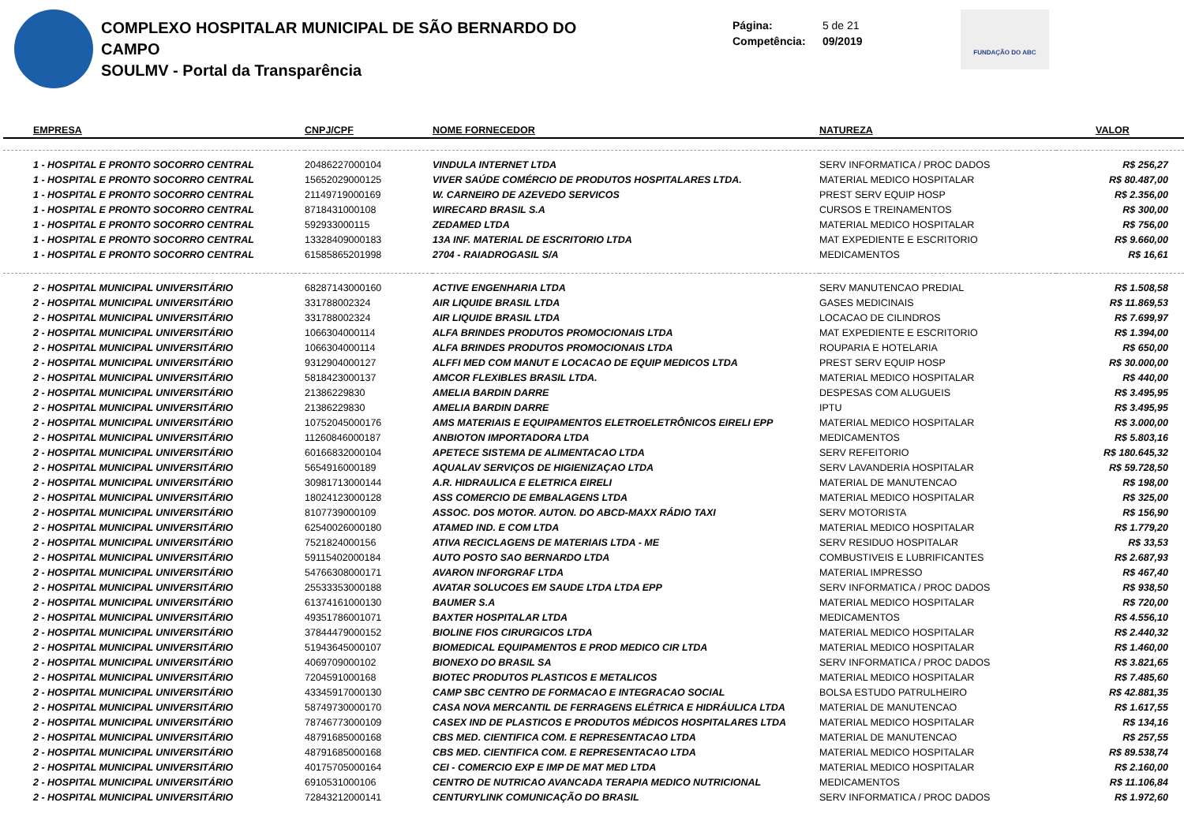COMPLEXO HOSPITALAR MUNICIPAL DE SÃO BERNARDO DO CAMPO
SOULMV - Portal da Transparência
Página: 5 de 21
Competência: 09/2019
FUNDAÇÃO DO ABC
| EMPRESA | CNPJ/CPF | NOME FORNECEDOR | NATUREZA | VALOR |
| --- | --- | --- | --- | --- |
| 1 - HOSPITAL E PRONTO SOCORRO CENTRAL | 20486227000104 | VINDULA INTERNET LTDA | SERV INFORMATICA / PROC DADOS | R$ 256,27 |
| 1 - HOSPITAL E PRONTO SOCORRO CENTRAL | 15652029000125 | VIVER SAÚDE COMÉRCIO DE PRODUTOS HOSPITALARES LTDA. | MATERIAL MEDICO HOSPITALAR | R$ 80.487,00 |
| 1 - HOSPITAL E PRONTO SOCORRO CENTRAL | 21149719000169 | W. CARNEIRO DE AZEVEDO SERVICOS | PREST SERV EQUIP HOSP | R$ 2.356,00 |
| 1 - HOSPITAL E PRONTO SOCORRO CENTRAL | 8718431000108 | WIRECARD BRASIL S.A | CURSOS E TREINAMENTOS | R$ 300,00 |
| 1 - HOSPITAL E PRONTO SOCORRO CENTRAL | 592933000115 | ZEDAMED LTDA | MATERIAL MEDICO HOSPITALAR | R$ 756,00 |
| 1 - HOSPITAL E PRONTO SOCORRO CENTRAL | 13328409000183 | 13A INF. MATERIAL DE ESCRITORIO LTDA | MAT EXPEDIENTE E ESCRITORIO | R$ 9.660,00 |
| 1 - HOSPITAL E PRONTO SOCORRO CENTRAL | 61585865201998 | 2704 - RAIADROGASIL S/A | MEDICAMENTOS | R$ 16,61 |
| 2 - HOSPITAL MUNICIPAL UNIVERSITÁRIO | 68287143000160 | ACTIVE ENGENHARIA LTDA | SERV MANUTENCAO PREDIAL | R$ 1.508,58 |
| 2 - HOSPITAL MUNICIPAL UNIVERSITÁRIO | 331788002324 | AIR LIQUIDE BRASIL LTDA | GASES MEDICINAIS | R$ 11.869,53 |
| 2 - HOSPITAL MUNICIPAL UNIVERSITÁRIO | 331788002324 | AIR LIQUIDE BRASIL LTDA | LOCACAO DE CILINDROS | R$ 7.699,97 |
| 2 - HOSPITAL MUNICIPAL UNIVERSITÁRIO | 1066304000114 | ALFA BRINDES PRODUTOS PROMOCIONAIS LTDA | MAT EXPEDIENTE E ESCRITORIO | R$ 1.394,00 |
| 2 - HOSPITAL MUNICIPAL UNIVERSITÁRIO | 1066304000114 | ALFA BRINDES PRODUTOS PROMOCIONAIS LTDA | ROUPARIA E HOTELARIA | R$ 650,00 |
| 2 - HOSPITAL MUNICIPAL UNIVERSITÁRIO | 9312904000127 | ALFFI MED COM MANUT E LOCACAO DE EQUIP MEDICOS LTDA | PREST SERV EQUIP HOSP | R$ 30.000,00 |
| 2 - HOSPITAL MUNICIPAL UNIVERSITÁRIO | 5818423000137 | AMCOR FLEXIBLES BRASIL LTDA. | MATERIAL MEDICO HOSPITALAR | R$ 440,00 |
| 2 - HOSPITAL MUNICIPAL UNIVERSITÁRIO | 21386229830 | AMELIA BARDIN DARRE | DESPESAS COM ALUGUEIS | R$ 3.495,95 |
| 2 - HOSPITAL MUNICIPAL UNIVERSITÁRIO | 21386229830 | AMELIA BARDIN DARRE | IPTU | R$ 3.495,95 |
| 2 - HOSPITAL MUNICIPAL UNIVERSITÁRIO | 10752045000176 | AMS MATERIAIS E EQUIPAMENTOS ELETROELETRÔNICOS EIRELI EPP | MATERIAL MEDICO HOSPITALAR | R$ 3.000,00 |
| 2 - HOSPITAL MUNICIPAL UNIVERSITÁRIO | 11260846000187 | ANBIOTON IMPORTADORA LTDA | MEDICAMENTOS | R$ 5.803,16 |
| 2 - HOSPITAL MUNICIPAL UNIVERSITÁRIO | 60166832000104 | APETECE SISTEMA DE ALIMENTACAO LTDA | SERV REFEITORIO | R$ 180.645,32 |
| 2 - HOSPITAL MUNICIPAL UNIVERSITÁRIO | 5654916000189 | AQUALAV SERVIÇOS DE HIGIENIZAÇAO LTDA | SERV LAVANDERIA HOSPITALAR | R$ 59.728,50 |
| 2 - HOSPITAL MUNICIPAL UNIVERSITÁRIO | 30981713000144 | A.R. HIDRAULICA E ELETRICA EIRELI | MATERIAL DE MANUTENCAO | R$ 198,00 |
| 2 - HOSPITAL MUNICIPAL UNIVERSITÁRIO | 18024123000128 | ASS COMERCIO DE EMBALAGENS LTDA | MATERIAL MEDICO HOSPITALAR | R$ 325,00 |
| 2 - HOSPITAL MUNICIPAL UNIVERSITÁRIO | 8107739000109 | ASSOC. DOS MOTOR. AUTON. DO ABCD-MAXX RÁDIO TAXI | SERV MOTORISTA | R$ 156,90 |
| 2 - HOSPITAL MUNICIPAL UNIVERSITÁRIO | 62540026000180 | ATAMED IND. E COM LTDA | MATERIAL MEDICO HOSPITALAR | R$ 1.779,20 |
| 2 - HOSPITAL MUNICIPAL UNIVERSITÁRIO | 7521824000156 | ATIVA RECICLAGENS DE MATERIAIS LTDA - ME | SERV RESIDUO HOSPITALAR | R$ 33,53 |
| 2 - HOSPITAL MUNICIPAL UNIVERSITÁRIO | 59115402000184 | AUTO POSTO SAO BERNARDO LTDA | COMBUSTIVEIS E LUBRIFICANTES | R$ 2.687,93 |
| 2 - HOSPITAL MUNICIPAL UNIVERSITÁRIO | 54766308000171 | AVARON INFORGRAF LTDA | MATERIAL IMPRESSO | R$ 467,40 |
| 2 - HOSPITAL MUNICIPAL UNIVERSITÁRIO | 25533353000188 | AVATAR SOLUCOES EM SAUDE LTDA LTDA EPP | SERV INFORMATICA / PROC DADOS | R$ 938,50 |
| 2 - HOSPITAL MUNICIPAL UNIVERSITÁRIO | 61374161000130 | BAUMER S.A | MATERIAL MEDICO HOSPITALAR | R$ 720,00 |
| 2 - HOSPITAL MUNICIPAL UNIVERSITÁRIO | 49351786001071 | BAXTER HOSPITALAR LTDA | MEDICAMENTOS | R$ 4.556,10 |
| 2 - HOSPITAL MUNICIPAL UNIVERSITÁRIO | 37844479000152 | BIOLINE FIOS CIRURGICOS LTDA | MATERIAL MEDICO HOSPITALAR | R$ 2.440,32 |
| 2 - HOSPITAL MUNICIPAL UNIVERSITÁRIO | 51943645000107 | BIOMEDICAL EQUIPAMENTOS E PROD MEDICO CIR LTDA | MATERIAL MEDICO HOSPITALAR | R$ 1.460,00 |
| 2 - HOSPITAL MUNICIPAL UNIVERSITÁRIO | 4069709000102 | BIONEXO DO BRASIL SA | SERV INFORMATICA / PROC DADOS | R$ 3.821,65 |
| 2 - HOSPITAL MUNICIPAL UNIVERSITÁRIO | 7204591000168 | BIOTEC PRODUTOS PLASTICOS E METALICOS | MATERIAL MEDICO HOSPITALAR | R$ 7.485,60 |
| 2 - HOSPITAL MUNICIPAL UNIVERSITÁRIO | 43345917000130 | CAMP SBC CENTRO DE FORMACAO E INTEGRACAO SOCIAL | BOLSA ESTUDO PATRULHEIRO | R$ 42.881,35 |
| 2 - HOSPITAL MUNICIPAL UNIVERSITÁRIO | 58749730000170 | CASA NOVA MERCANTIL DE FERRAGENS ELÉTRICA E HIDRÁULICA LTDA | MATERIAL DE MANUTENCAO | R$ 1.617,55 |
| 2 - HOSPITAL MUNICIPAL UNIVERSITÁRIO | 78746773000109 | CASEX IND DE PLASTICOS E PRODUTOS MÉDICOS HOSPITALARES LTDA | MATERIAL MEDICO HOSPITALAR | R$ 134,16 |
| 2 - HOSPITAL MUNICIPAL UNIVERSITÁRIO | 48791685000168 | CBS MED. CIENTIFICA COM. E REPRESENTACAO LTDA | MATERIAL DE MANUTENCAO | R$ 257,55 |
| 2 - HOSPITAL MUNICIPAL UNIVERSITÁRIO | 48791685000168 | CBS MED. CIENTIFICA COM. E REPRESENTACAO LTDA | MATERIAL MEDICO HOSPITALAR | R$ 89.538,74 |
| 2 - HOSPITAL MUNICIPAL UNIVERSITÁRIO | 40175705000164 | CEI - COMERCIO EXP E IMP DE MAT MED LTDA | MATERIAL MEDICO HOSPITALAR | R$ 2.160,00 |
| 2 - HOSPITAL MUNICIPAL UNIVERSITÁRIO | 6910531000106 | CENTRO DE NUTRICAO AVANCADA TERAPIA MEDICO NUTRICIONAL | MEDICAMENTOS | R$ 11.106,84 |
| 2 - HOSPITAL MUNICIPAL UNIVERSITÁRIO | 72843212000141 | CENTURYLINK COMUNICAÇÃO DO BRASIL | SERV INFORMATICA / PROC DADOS | R$ 1.972,60 |